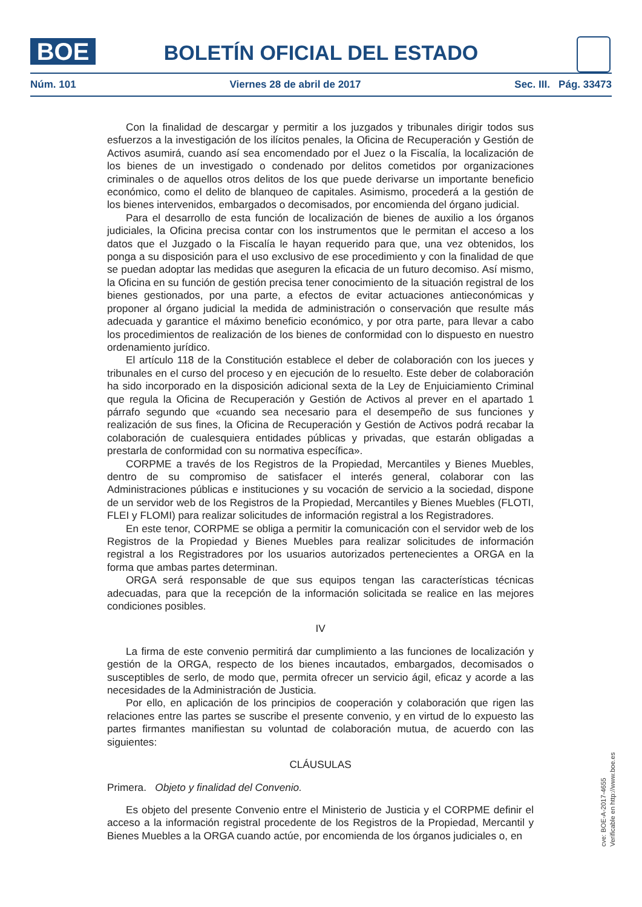BOE
BOLETÍN OFICIAL DEL ESTADO
Núm. 101 Viernes 28 de abril de 2017 Sec. III. Pág. 33473
Con la finalidad de descargar y permitir a los juzgados y tribunales dirigir todos sus esfuerzos a la investigación de los ilícitos penales, la Oficina de Recuperación y Gestión de Activos asumirá, cuando así sea encomendado por el Juez o la Fiscalía, la localización de los bienes de un investigado o condenado por delitos cometidos por organizaciones criminales o de aquellos otros delitos de los que puede derivarse un importante beneficio económico, como el delito de blanqueo de capitales. Asimismo, procederá a la gestión de los bienes intervenidos, embargados o decomisados, por encomienda del órgano judicial.
Para el desarrollo de esta función de localización de bienes de auxilio a los órganos judiciales, la Oficina precisa contar con los instrumentos que le permitan el acceso a los datos que el Juzgado o la Fiscalía le hayan requerido para que, una vez obtenidos, los ponga a su disposición para el uso exclusivo de ese procedimiento y con la finalidad de que se puedan adoptar las medidas que aseguren la eficacia de un futuro decomiso. Así mismo, la Oficina en su función de gestión precisa tener conocimiento de la situación registral de los bienes gestionados, por una parte, a efectos de evitar actuaciones antieconómicas y proponer al órgano judicial la medida de administración o conservación que resulte más adecuada y garantice el máximo beneficio económico, y por otra parte, para llevar a cabo los procedimientos de realización de los bienes de conformidad con lo dispuesto en nuestro ordenamiento jurídico.
El artículo 118 de la Constitución establece el deber de colaboración con los jueces y tribunales en el curso del proceso y en ejecución de lo resuelto. Este deber de colaboración ha sido incorporado en la disposición adicional sexta de la Ley de Enjuiciamiento Criminal que regula la Oficina de Recuperación y Gestión de Activos al prever en el apartado 1 párrafo segundo que «cuando sea necesario para el desempeño de sus funciones y realización de sus fines, la Oficina de Recuperación y Gestión de Activos podrá recabar la colaboración de cualesquiera entidades públicas y privadas, que estarán obligadas a prestarla de conformidad con su normativa específica».
CORPME a través de los Registros de la Propiedad, Mercantiles y Bienes Muebles, dentro de su compromiso de satisfacer el interés general, colaborar con las Administraciones públicas e instituciones y su vocación de servicio a la sociedad, dispone de un servidor web de los Registros de la Propiedad, Mercantiles y Bienes Muebles (FLOTI, FLEI y FLOMI) para realizar solicitudes de información registral a los Registradores.
En este tenor, CORPME se obliga a permitir la comunicación con el servidor web de los Registros de la Propiedad y Bienes Muebles para realizar solicitudes de información registral a los Registradores por los usuarios autorizados pertenecientes a ORGA en la forma que ambas partes determinan.
ORGA será responsable de que sus equipos tengan las características técnicas adecuadas, para que la recepción de la información solicitada se realice en las mejores condiciones posibles.
IV
La firma de este convenio permitirá dar cumplimiento a las funciones de localización y gestión de la ORGA, respecto de los bienes incautados, embargados, decomisados o susceptibles de serlo, de modo que, permita ofrecer un servicio ágil, eficaz y acorde a las necesidades de la Administración de Justicia.
Por ello, en aplicación de los principios de cooperación y colaboración que rigen las relaciones entre las partes se suscribe el presente convenio, y en virtud de lo expuesto las partes firmantes manifiestan su voluntad de colaboración mutua, de acuerdo con las siguientes:
CLÁUSULAS
Primera. Objeto y finalidad del Convenio.
Es objeto del presente Convenio entre el Ministerio de Justicia y el CORPME definir el acceso a la información registral procedente de los Registros de la Propiedad, Mercantil y Bienes Muebles a la ORGA cuando actúe, por encomienda de los órganos judiciales o, en
cve: BOE-A-2017-4655
Verificable en http://www.boe.es